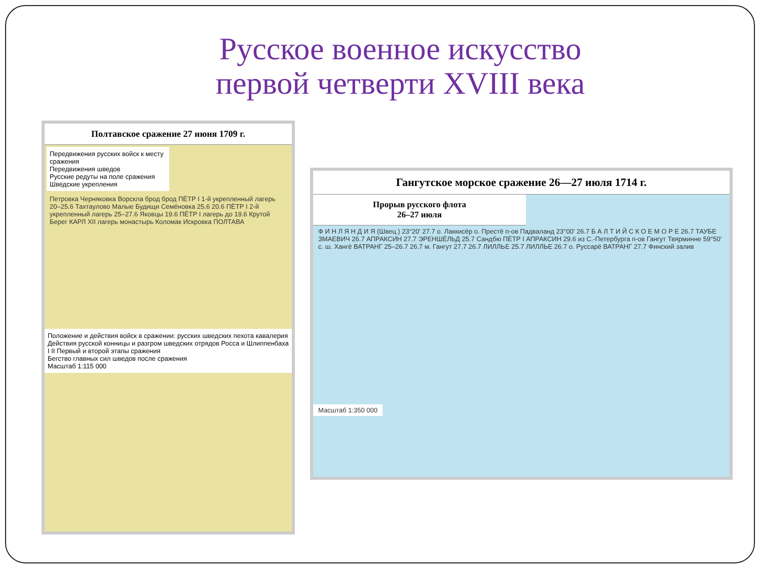Русское военное искусство
первой четверти XVIII века
Полтавское сражение 27 июня 1709 г.
Передвижения русских войск к месту сражения
Передвижения шведов
Русские редуты на поле сражения
Шведские укрепления
Петровка Черняковка Ворскла брод брод ПЁТР I 1-й укрепленный лагерь 20–25.6 Тахтаулово Малые Будищи Семёновка 25.6 20.6 ПЁТР I 2-й укрепленный лагерь 25–27.6 Яковцы 19.6 ПЁТР I лагерь до 19.6 Крутой Берег КАРЛ XII лагерь монастырь Коломак Искровка ПОЛТАВА
Положение и действия войск в сражении: русских шведских пехота кавалерия
Действия русской конницы и разгром шведских отрядов Росса и Шлиппенбаха
I II Первый и второй этапы сражения
Бегство главных сил шведов после сражения
Масштаб 1:115 000
Гангутское морское сражение 26—27 июля 1714 г.
Прорыв русского флота
26–27 июля
Ф И Н Л Я Н Д И Я (Швец.) 23°20' 27.7 о. Лаккисёр о. Престё п-ов Падваланд 23°00' 26.7 Б А Л Т И Й С К О Е М О Р Е 26.7 ТАУБЕ ЗМАЕВИЧ 26.7 АПРАКСИН 27.7 ЭРЕНШЁЛЬД 25.7 Сандбю ПЁТР I АПРАКСИН 29.6 из С.-Петербурга п-ов Гангут Твярминне 59°50' с. ш. Хангё ВАТРАНГ 25–26.7 26.7 м. Гангут 27.7 26.7 ЛИЛЛЬЕ 25.7 ЛИЛЛЬЕ 26.7 о. Руссарё ВАТРАНГ 27.7 Финский залив
Масштаб 1:350 000